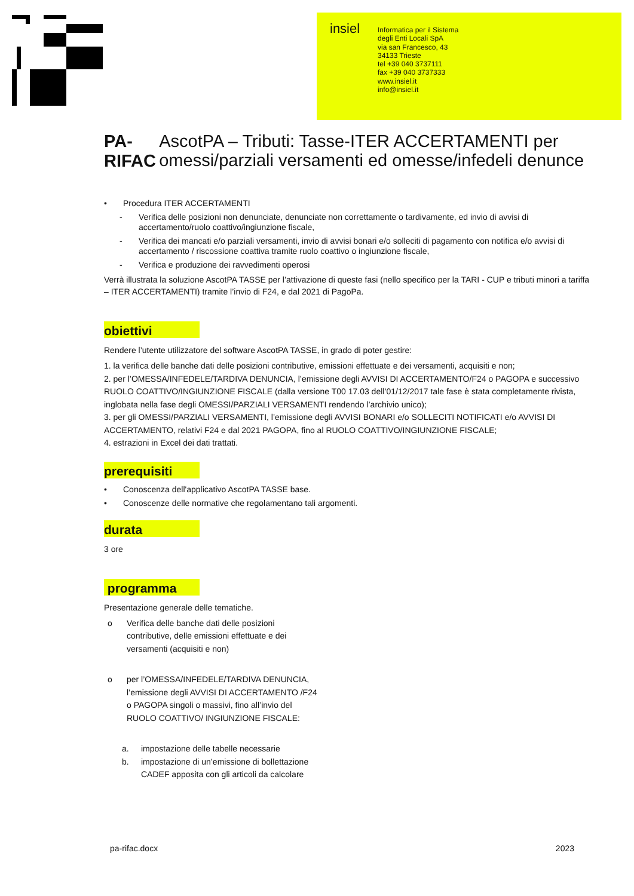insiel
Informatica per il Sistema
degli Enti Locali SpA
via san Francesco, 43
34133 Trieste
tel +39 040 3737111
fax +39 040 3737333
www.insiel.it
info@insiel.it
PA-RIFAC
AscotPA – Tributi: Tasse-ITER ACCERTAMENTI per omessi/parziali versamenti ed omesse/infedeli denunce
• Procedura ITER ACCERTAMENTI
- Verifica delle posizioni non denunciate, denunciate non correttamente o tardivamente, ed invio di avvisi di accertamento/ruolo coattivo/ingiunzione fiscale,
- Verifica dei mancati e/o parziali versamenti, invio di avvisi bonari e/o solleciti di pagamento con notifica e/o avvisi di accertamento / riscossione coattiva tramite ruolo coattivo o ingiunzione fiscale,
- Verifica e produzione dei ravvedimenti operosi
Verrà illustrata la soluzione AscotPA TASSE per l’attivazione di queste fasi (nello specifico per la TARI - CUP e tributi minori a tariffa – ITER ACCERTAMENTI) tramite l’invio di F24, e dal 2021 di PagoPa.
obiettivi
Rendere l’utente utilizzatore del software AscotPA TASSE, in grado di poter gestire:
1. la verifica delle banche dati delle posizioni contributive, emissioni effettuate e dei versamenti, acquisiti e non;
2. per l’OMESSA/INFEDELE/TARDIVA DENUNCIA, l’emissione degli AVVISI DI ACCERTAMENTO/F24 o PAGOPA e successivo RUOLO COATTIVO/INGIUNZIONE FISCALE (dalla versione T00 17.03 dell’01/12/2017 tale fase è stata completamente rivista, inglobata nella fase degli OMESSI/PARZIALI VERSAMENTI rendendo l’archivio unico);
3. per gli OMESSI/PARZIALI VERSAMENTI, l’emissione degli AVVISI BONARI e/o SOLLECITI NOTIFICATI e/o AVVISI DI ACCERTAMENTO, relativi F24 e dal 2021 PAGOPA, fino al RUOLO COATTIVO/INGIUNZIONE FISCALE;
4. estrazioni in Excel dei dati trattati.
prerequisiti
• Conoscenza dell'applicativo AscotPA TASSE base.
• Conoscenze delle normative che regolamentano tali argomenti.
durata
3 ore
programma
Presentazione generale delle tematiche.
o Verifica delle banche dati delle posizioni contributive, delle emissioni effettuate e dei versamenti (acquisiti e non)
o per l’OMESSA/INFEDELE/TARDIVA DENUNCIA, l’emissione degli AVVISI DI ACCERTAMENTO /F24 o PAGOPA singoli o massivi, fino all’invio del RUOLO COATTIVO/ INGIUNZIONE FISCALE:
a. impostazione delle tabelle necessarie
b. impostazione di un’emissione di bollettazione CADEF apposita con gli articoli da calcolare
pa-rifac.docx 2023